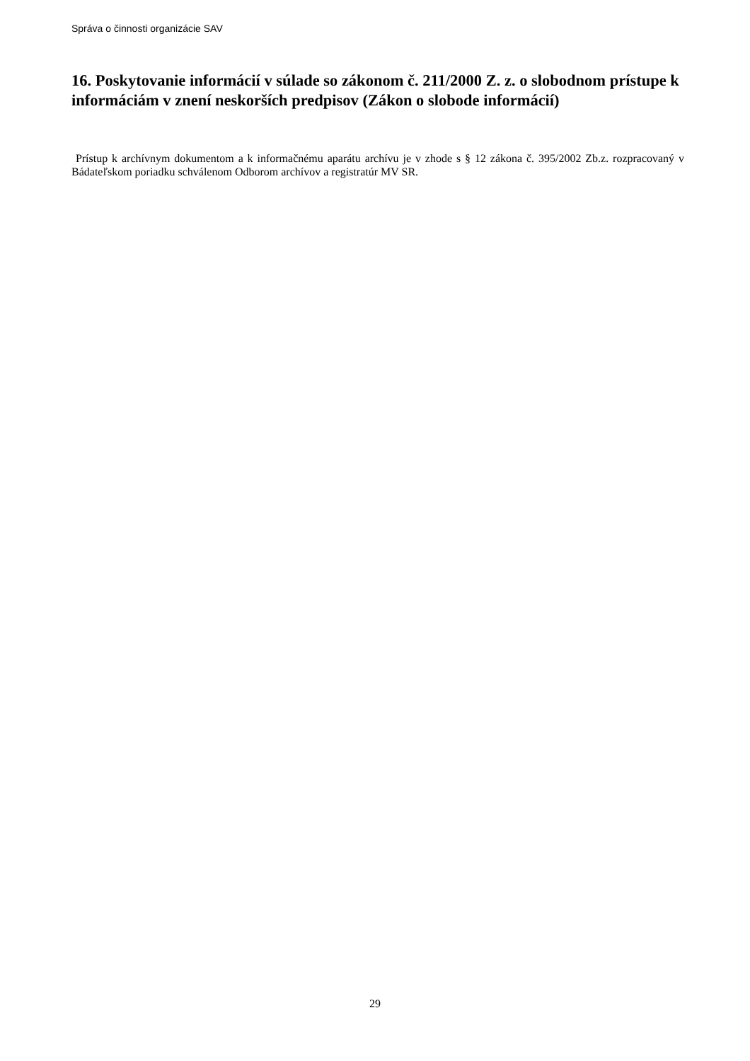Správa o činnosti organizácie SAV
16. Poskytovanie informácií v súlade so zákonom č. 211/2000 Z. z. o slobodnom prístupe k informáciám v znení neskorších predpisov (Zákon o slobode informácií)
Prístup k archívnym dokumentom a k informačnému aparátu archívu je v zhode s § 12 zákona č. 395/2002 Zb.z. rozpracovaný v Bádateľskom poriadku schválenom Odborom archívov a registratúr MV SR.
29